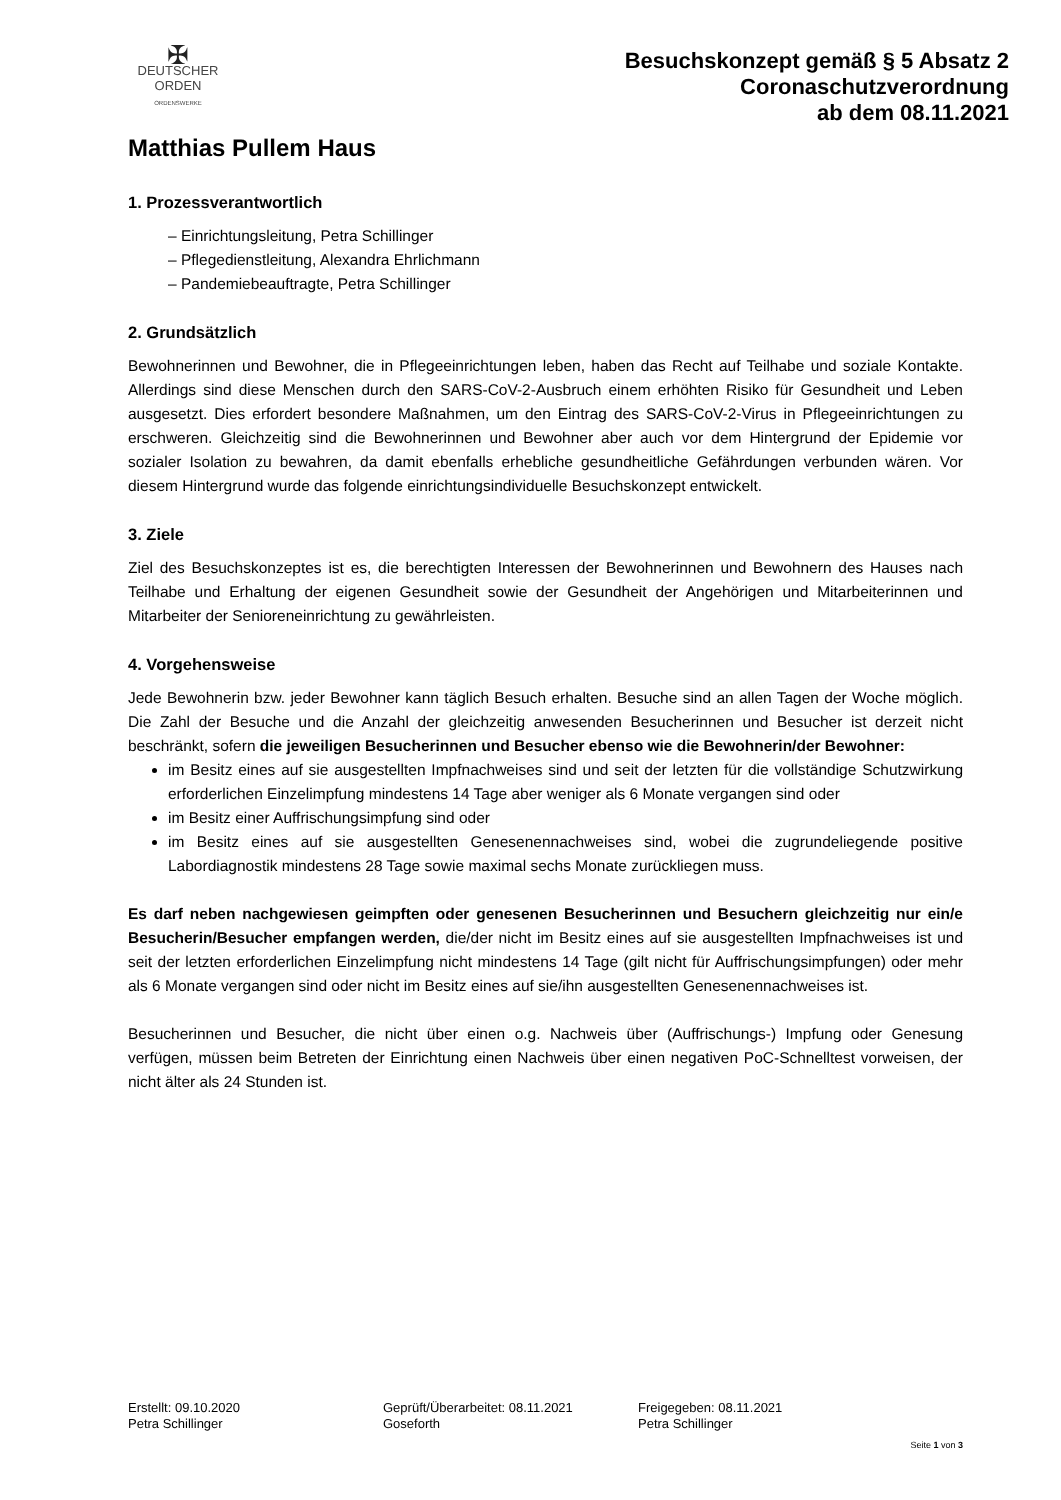✠
DEUTSCHER
ORDEN
ORDENSWERKE
Besuchskonzept gemäß § 5 Absatz 2
Coronaschutzverordnung
ab dem 08.11.2021
Matthias Pullem Haus
1. Prozessverantwortlich
– Einrichtungsleitung, Petra Schillinger
– Pflegedienstleitung, Alexandra Ehrlichmann
– Pandemiebeauftragte, Petra Schillinger
2. Grundsätzlich
Bewohnerinnen und Bewohner, die in Pflegeeinrichtungen leben, haben das Recht auf Teilhabe und soziale Kontakte. Allerdings sind diese Menschen durch den SARS-CoV-2-Ausbruch einem erhöhten Risiko für Gesundheit und Leben ausgesetzt. Dies erfordert besondere Maßnahmen, um den Eintrag des SARS-CoV-2-Virus in Pflegeeinrichtungen zu erschweren. Gleichzeitig sind die Bewohnerinnen und Bewohner aber auch vor dem Hintergrund der Epidemie vor sozialer Isolation zu bewahren, da damit ebenfalls erhebliche gesundheitliche Gefährdungen verbunden wären. Vor diesem Hintergrund wurde das folgende einrichtungsindividuelle Besuchskonzept entwickelt.
3. Ziele
Ziel des Besuchskonzeptes ist es, die berechtigten Interessen der Bewohnerinnen und Bewohnern des Hauses nach Teilhabe und Erhaltung der eigenen Gesundheit sowie der Gesundheit der Angehörigen und Mitarbeiterinnen und Mitarbeiter der Senioreneinrichtung zu gewährleisten.
4. Vorgehensweise
Jede Bewohnerin bzw. jeder Bewohner kann täglich Besuch erhalten. Besuche sind an allen Tagen der Woche möglich. Die Zahl der Besuche und die Anzahl der gleichzeitig anwesenden Besucherinnen und Besucher ist derzeit nicht beschränkt, sofern die jeweiligen Besucherinnen und Besucher ebenso wie die Bewohnerin/der Bewohner:
im Besitz eines auf sie ausgestellten Impfnachweises sind und seit der letzten für die vollständige Schutzwirkung erforderlichen Einzelimpfung mindestens 14 Tage aber weniger als 6 Monate vergangen sind oder
im Besitz einer Auffrischungsimpfung sind oder
im Besitz eines auf sie ausgestellten Genesenennachweises sind, wobei die zugrundeliegende positive Labordiagnostik mindestens 28 Tage sowie maximal sechs Monate zurückliegen muss.
Es darf neben nachgewiesen geimpften oder genesenen Besucherinnen und Besuchern gleichzeitig nur ein/e Besucherin/Besucher empfangen werden, die/der nicht im Besitz eines auf sie ausgestellten Impfnachweises ist und seit der letzten erforderlichen Einzelimpfung nicht mindestens 14 Tage (gilt nicht für Auffrischungsimpfungen) oder mehr als 6 Monate vergangen sind oder nicht im Besitz eines auf sie/ihn ausgestellten Genesenennachweises ist.
Besucherinnen und Besucher, die nicht über einen o.g. Nachweis über (Auffrischungs-) Impfung oder Genesung verfügen, müssen beim Betreten der Einrichtung einen Nachweis über einen negativen PoC-Schnelltest vorweisen, der nicht älter als 24 Stunden ist.
Erstellt: 09.10.2020
Petra Schillinger
Geprüft/Überarbeitet: 08.11.2021
Goseforth
Freigegeben: 08.11.2021
Petra Schillinger
Seite 1 von 3